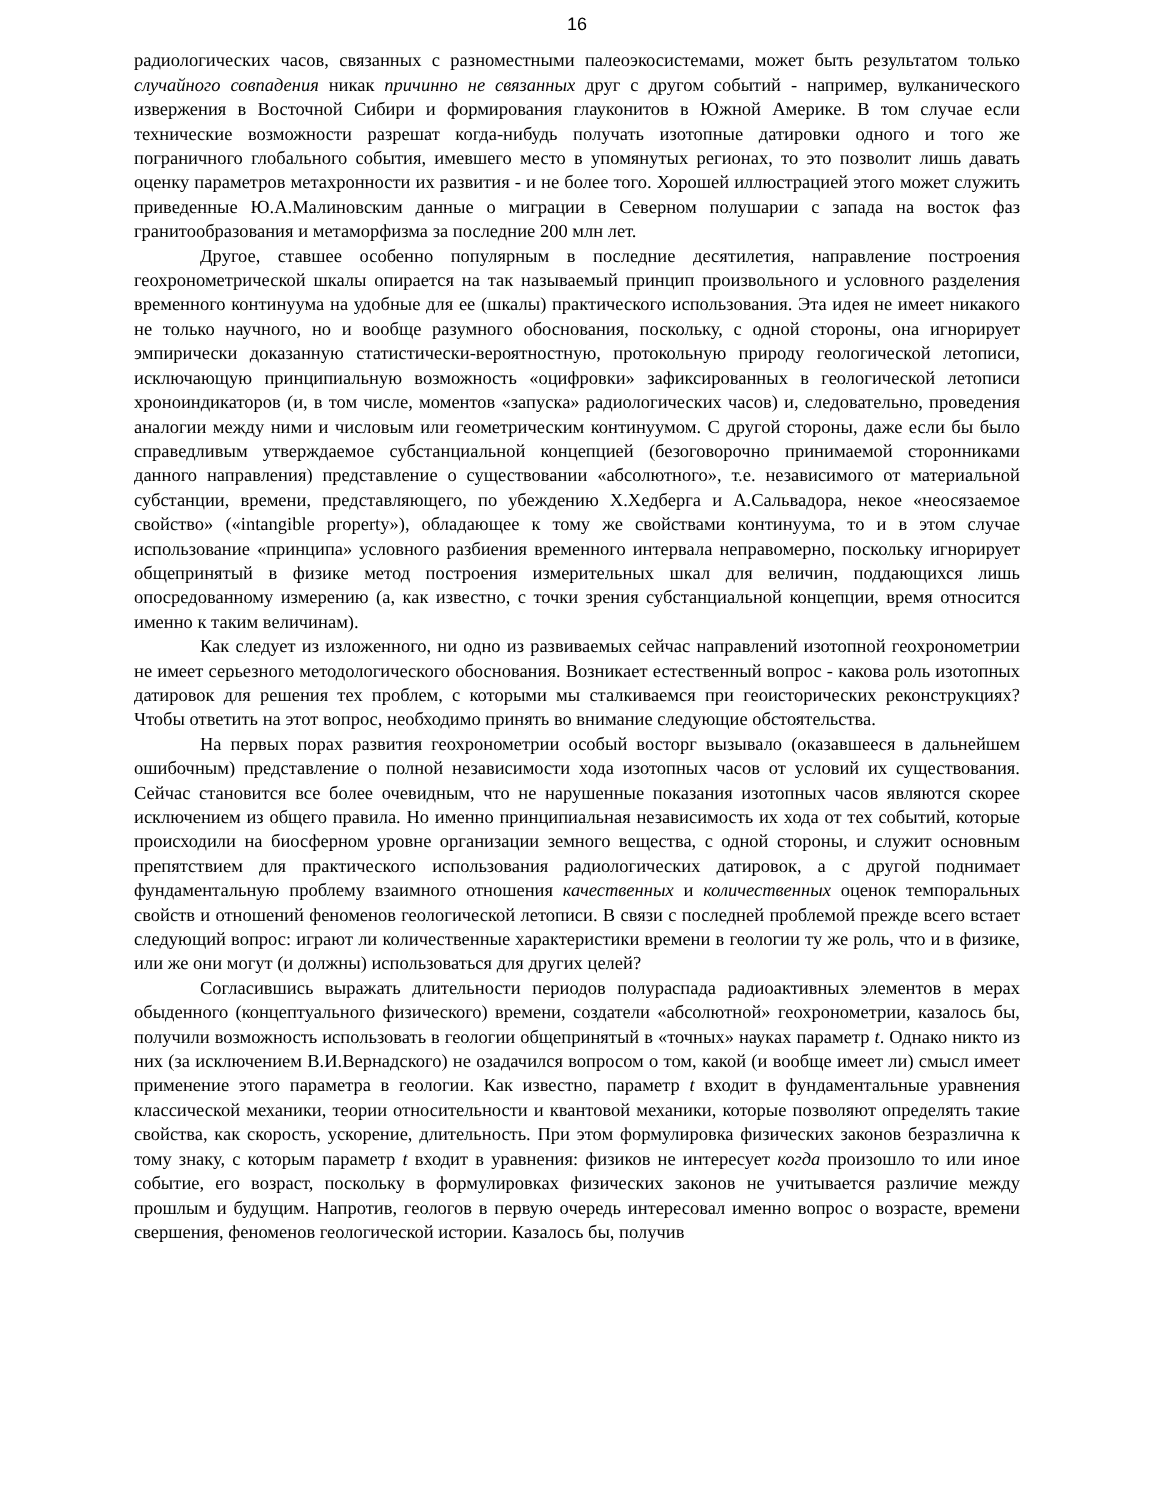16
радиологических часов, связанных с разноместными палеоэкосистемами, может быть результатом только случайного совпадения никак причинно не связанных друг с другом событий - например, вулканического извержения в Восточной Сибири и формирования глауконитов в Южной Америке. В том случае если технические возможности разрешат когда-нибудь получать изотопные датировки одного и того же пограничного глобального события, имевшего место в упомянутых регионах, то это позволит лишь давать оценку параметров метахронности их развития - и не более того. Хорошей иллюстрацией этого может служить приведенные Ю.А.Малиновским данные о миграции в Северном полушарии с запада на восток фаз гранитообразования и метаморфизма за последние 200 млн лет.
Другое, ставшее особенно популярным в последние десятилетия, направление построения геохронометрической шкалы опирается на так называемый принцип произвольного и условного разделения временного континуума на удобные для ее (шкалы) практического использования. Эта идея не имеет никакого не только научного, но и вообще разумного обоснования, поскольку, с одной стороны, она игнорирует эмпирически доказанную статистически-вероятностную, протокольную природу геологической летописи, исключающую принципиальную возможность «оцифровки» зафиксированных в геологической летописи хроноиндикаторов (и, в том числе, моментов «запуска» радиологических часов) и, следовательно, проведения аналогии между ними и числовым или геометрическим континуумом. С другой стороны, даже если бы было справедливым утверждаемое субстанциальной концепцией (безоговорочно принимаемой сторонниками данного направления) представление о существовании «абсолютного», т.е. независимого от материальной субстанции, времени, представляющего, по убеждению Х.Хедберга и А.Сальвадора, некое «неосязаемое свойство» («intangible property»), обладающее к тому же свойствами континуума, то и в этом случае использование «принципа» условного разбиения временного интервала неправомерно, поскольку игнорирует общепринятый в физике метод построения измерительных шкал для величин, поддающихся лишь опосредованному измерению (а, как известно, с точки зрения субстанциальной концепции, время относится именно к таким величинам).
Как следует из изложенного, ни одно из развиваемых сейчас направлений изотопной геохронометрии не имеет серьезного методологического обоснования. Возникает естественный вопрос - какова роль изотопных датировок для решения тех проблем, с которыми мы сталкиваемся при геоисторических реконструкциях? Чтобы ответить на этот вопрос, необходимо принять во внимание следующие обстоятельства.
На первых порах развития геохронометрии особый восторг вызывало (оказавшееся в дальнейшем ошибочным) представление о полной независимости хода изотопных часов от условий их существования. Сейчас становится все более очевидным, что не нарушенные показания изотопных часов являются скорее исключением из общего правила. Но именно принципиальная независимость их хода от тех событий, которые происходили на биосферном уровне организации земного вещества, с одной стороны, и служит основным препятствием для практического использования радиологических датировок, а с другой поднимает фундаментальную проблему взаимного отношения качественных и количественных оценок темпоральных свойств и отношений феноменов геологической летописи. В связи с последней проблемой прежде всего встает следующий вопрос: играют ли количественные характеристики времени в геологии ту же роль, что и в физике, или же они могут (и должны) использоваться для других целей?
Согласившись выражать длительности периодов полураспада радиоактивных элементов в мерах обыденного (концептуального физического) времени, создатели «абсолютной» геохронометрии, казалось бы, получили возможность использовать в геологии общепринятый в «точных» науках параметр t. Однако никто из них (за исключением В.И.Вернадского) не озадачился вопросом о том, какой (и вообще имеет ли) смысл имеет применение этого параметра в геологии. Как известно, параметр t входит в фундаментальные уравнения классической механики, теории относительности и квантовой механики, которые позволяют определять такие свойства, как скорость, ускорение, длительность. При этом формулировка физических законов безразлична к тому знаку, с которым параметр t входит в уравнения: физиков не интересует когда произошло то или иное событие, его возраст, поскольку в формулировках физических законов не учитывается различие между прошлым и будущим. Напротив, геологов в первую очередь интересовал именно вопрос о возрасте, времени свершения, феноменов геологической истории. Казалось бы, получив